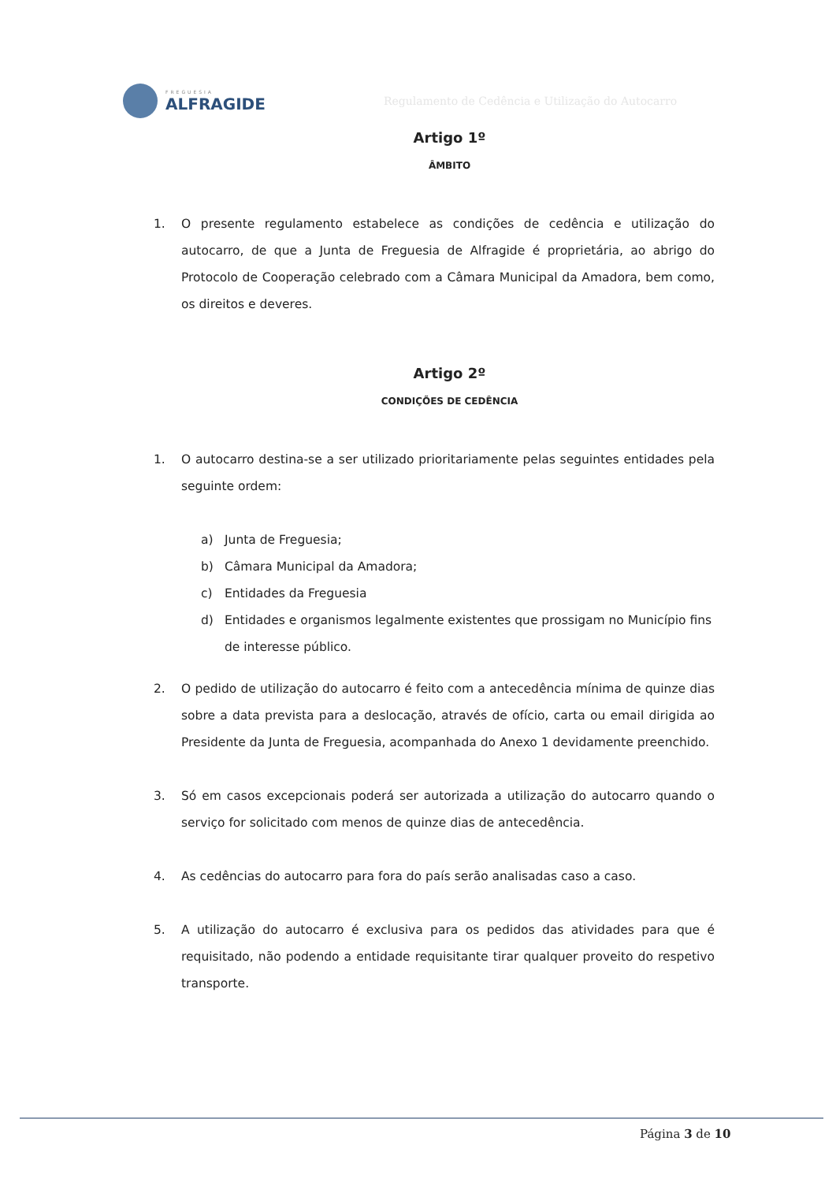FREGUESIA
ALFRAGIDE
Regulamento de Cedência e Utilização do Autocarro
Artigo 1º
ÂMBITO
1. O presente regulamento estabelece as condições de cedência e utilização do autocarro, de que a Junta de Freguesia de Alfragide é proprietária, ao abrigo do Protocolo de Cooperação celebrado com a Câmara Municipal da Amadora, bem como, os direitos e deveres.
Artigo 2º
CONDIÇÕES DE CEDÊNCIA
1. O autocarro destina-se a ser utilizado prioritariamente pelas seguintes entidades pela seguinte ordem:
a) Junta de Freguesia;
b) Câmara Municipal da Amadora;
c) Entidades da Freguesia
d) Entidades e organismos legalmente existentes que prossigam no Município fins de interesse público.
2. O pedido de utilização do autocarro é feito com a antecedência mínima de quinze dias sobre a data prevista para a deslocação, através de ofício, carta ou email dirigida ao Presidente da Junta de Freguesia, acompanhada do Anexo 1 devidamente preenchido.
3. Só em casos excepcionais poderá ser autorizada a utilização do autocarro quando o serviço for solicitado com menos de quinze dias de antecedência.
4. As cedências do autocarro para fora do país serão analisadas caso a caso.
5. A utilização do autocarro é exclusiva para os pedidos das atividades para que é requisitado, não podendo a entidade requisitante tirar qualquer proveito do respetivo transporte.
Página 3 de 10